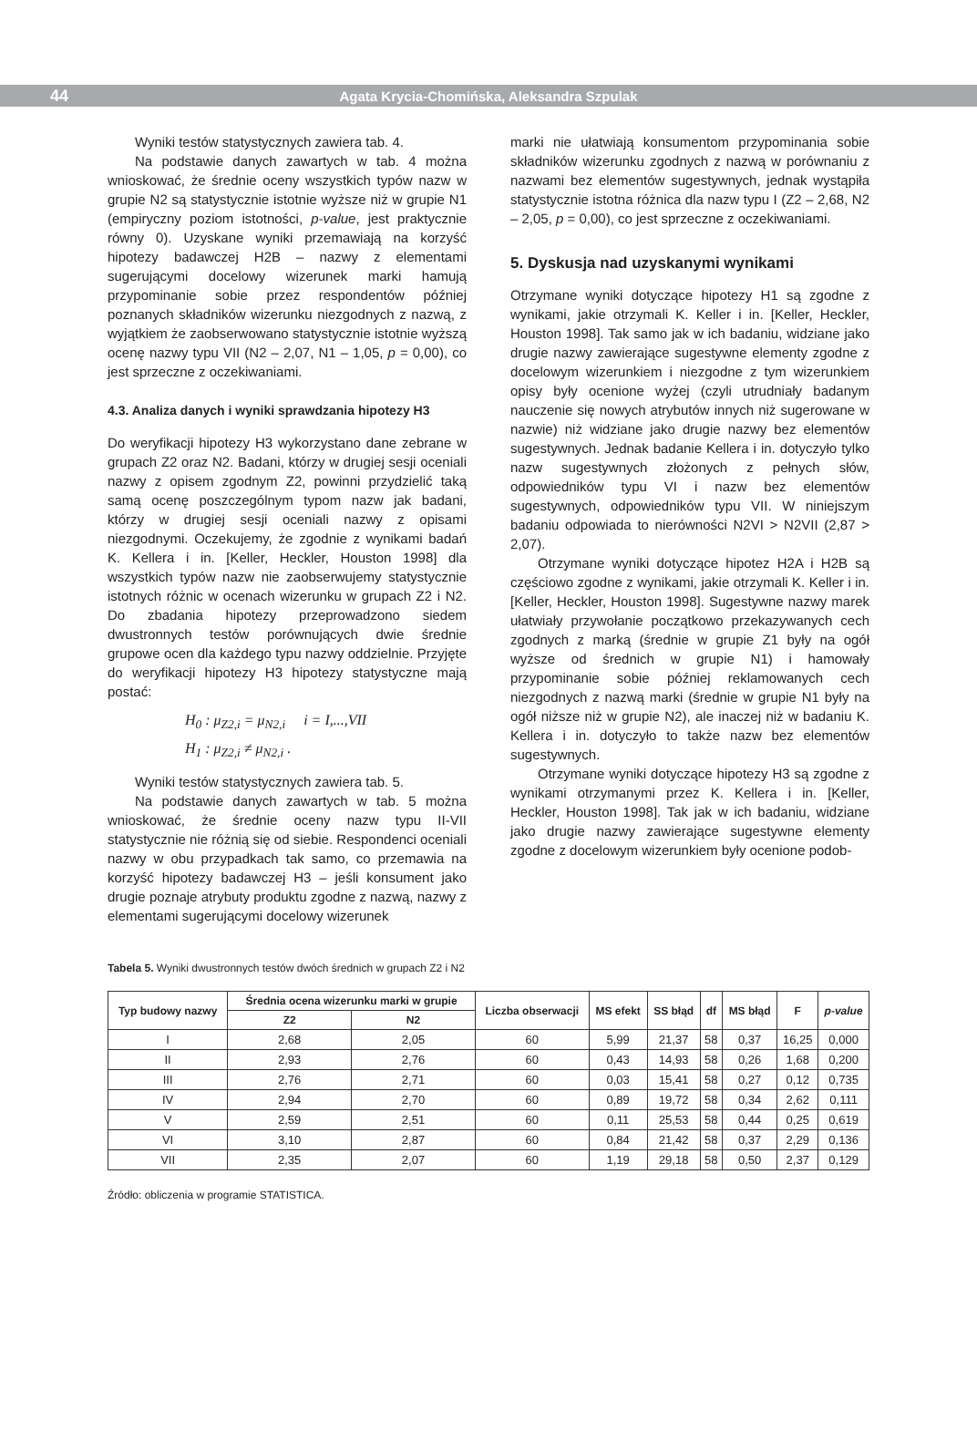44 Agata Krycia-Chomińska, Aleksandra Szpulak
Wyniki testów statystycznych zawiera tab. 4.
Na podstawie danych zawartych w tab. 4 można wnioskować, że średnie oceny wszystkich typów nazw w grupie N2 są statystycznie istotnie wyższe niż w grupie N1 (empiryczny poziom istotności, p-value, jest praktycznie równy 0). Uzyskane wyniki przemawiają na korzyść hipotezy badawczej H2B – nazwy z elementami sugerującymi docelowy wizerunek marki hamują przypominanie sobie przez respondentów później poznanych składników wizerunku niezgodnych z nazwą, z wyjątkiem że zaobserwowano statystycznie istotnie wyższą ocenę nazwy typu VII (N2 – 2,07, N1 – 1,05, p = 0,00), co jest sprzeczne z oczekiwaniami.
4.3. Analiza danych i wyniki sprawdzania hipotezy H3
Do weryfikacji hipotezy H3 wykorzystano dane zebrane w grupach Z2 oraz N2. Badani, którzy w drugiej sesji oceniali nazwy z opisem zgodnym Z2, powinni przydzielić taką samą ocenę poszczególnym typom nazw jak badani, którzy w drugiej sesji oceniali nazwy z opisami niezgodnymi. Oczekujemy, że zgodnie z wynikami badań K. Kellera i in. [Keller, Heckler, Houston 1998] dla wszystkich typów nazw nie zaobserwujemy statystycznie istotnych różnic w ocenach wizerunku w grupach Z2 i N2. Do zbadania hipotezy przeprowadzono siedem dwustronnych testów porównujących dwie średnie grupowe ocen dla każdego typu nazwy oddzielnie. Przyjęte do weryfikacji hipotezy H3 hipotezy statystyczne mają postać:
H<sub>0</sub> : μ<sub>Z2,i</sub> = μ<sub>N2,i</sub> i = I,...,VII
H<sub>1</sub> : μ<sub>Z2,i</sub> ≠ μ<sub>N2,i</sub> .
Wyniki testów statystycznych zawiera tab. 5.
Na podstawie danych zawartych w tab. 5 można wnioskować, że średnie oceny nazw typu II-VII statystycznie nie różnią się od siebie. Respondenci oceniali nazwy w obu przypadkach tak samo, co przemawia na korzyść hipotezy badawczej H3 – jeśli konsument jako drugie poznaje atrybuty produktu zgodne z nazwą, nazwy z elementami sugerującymi docelowy wizerunek
marki nie ułatwiają konsumentom przypominania sobie składników wizerunku zgodnych z nazwą w porównaniu z nazwami bez elementów sugestywnych, jednak wystąpiła statystycznie istotna różnica dla nazw typu I (Z2 – 2,68, N2 – 2,05, p = 0,00), co jest sprzeczne z oczekiwaniami.
5. Dyskusja nad uzyskanymi wynikami
Otrzymane wyniki dotyczące hipotezy H1 są zgodne z wynikami, jakie otrzymali K. Keller i in. [Keller, Heckler, Houston 1998]. Tak samo jak w ich badaniu, widziane jako drugie nazwy zawierające sugestywne elementy zgodne z docelowym wizerunkiem i niezgodne z tym wizerunkiem opisy były ocenione wyżej (czyli utrudniały badanym nauczenie się nowych atrybutów innych niż sugerowane w nazwie) niż widziane jako drugie nazwy bez elementów sugestywnych. Jednak badanie Kellera i in. dotyczyło tylko nazw sugestywnych złożonych z pełnych słów, odpowiedników typu VI i nazw bez elementów sugestywnych, odpowiedników typu VII. W niniejszym badaniu odpowiada to nierówności N2VI > N2VII (2,87 > 2,07).
Otrzymane wyniki dotyczące hipotez H2A i H2B są częściowo zgodne z wynikami, jakie otrzymali K. Keller i in. [Keller, Heckler, Houston 1998]. Sugestywne nazwy marek ułatwiały przywołanie początkowo przekazywanych cech zgodnych z marką (średnie w grupie Z1 były na ogół wyższe od średnich w grupie N1) i hamowały przypominanie sobie później reklamowanych cech niezgodnych z nazwą marki (średnie w grupie N1 były na ogół niższe niż w grupie N2), ale inaczej niż w badaniu K. Kellera i in. dotyczyło to także nazw bez elementów sugestywnych.
Otrzymane wyniki dotyczące hipotezy H3 są zgodne z wynikami otrzymanymi przez K. Kellera i in. [Keller, Heckler, Houston 1998]. Tak jak w ich badaniu, widziane jako drugie nazwy zawierające sugestywne elementy zgodne z docelowym wizerunkiem były ocenione podob-
Tabela 5. Wyniki dwustronnych testów dwóch średnich w grupach Z2 i N2
| Typ budowy nazwy | Średnia ocena wizerunku marki w grupie | | Liczba obserwacji | MS efekt | SS błąd | df | MS błąd | F | p-value |
| --- | --- | --- | --- | --- | --- | --- | --- | --- | --- |
| | Z2 | N2 | | | | | | | |
| I | 2,68 | 2,05 | 60 | 5,99 | 21,37 | 58 | 0,37 | 16,25 | 0,000 |
| II | 2,93 | 2,76 | 60 | 0,43 | 14,93 | 58 | 0,26 | 1,68 | 0,200 |
| III | 2,76 | 2,71 | 60 | 0,03 | 15,41 | 58 | 0,27 | 0,12 | 0,735 |
| IV | 2,94 | 2,70 | 60 | 0,89 | 19,72 | 58 | 0,34 | 2,62 | 0,111 |
| V | 2,59 | 2,51 | 60 | 0,11 | 25,53 | 58 | 0,44 | 0,25 | 0,619 |
| VI | 3,10 | 2,87 | 60 | 0,84 | 21,42 | 58 | 0,37 | 2,29 | 0,136 |
| VII | 2,35 | 2,07 | 60 | 1,19 | 29,18 | 58 | 0,50 | 2,37 | 0,129 |
Źródło: obliczenia w programie STATISTICA.